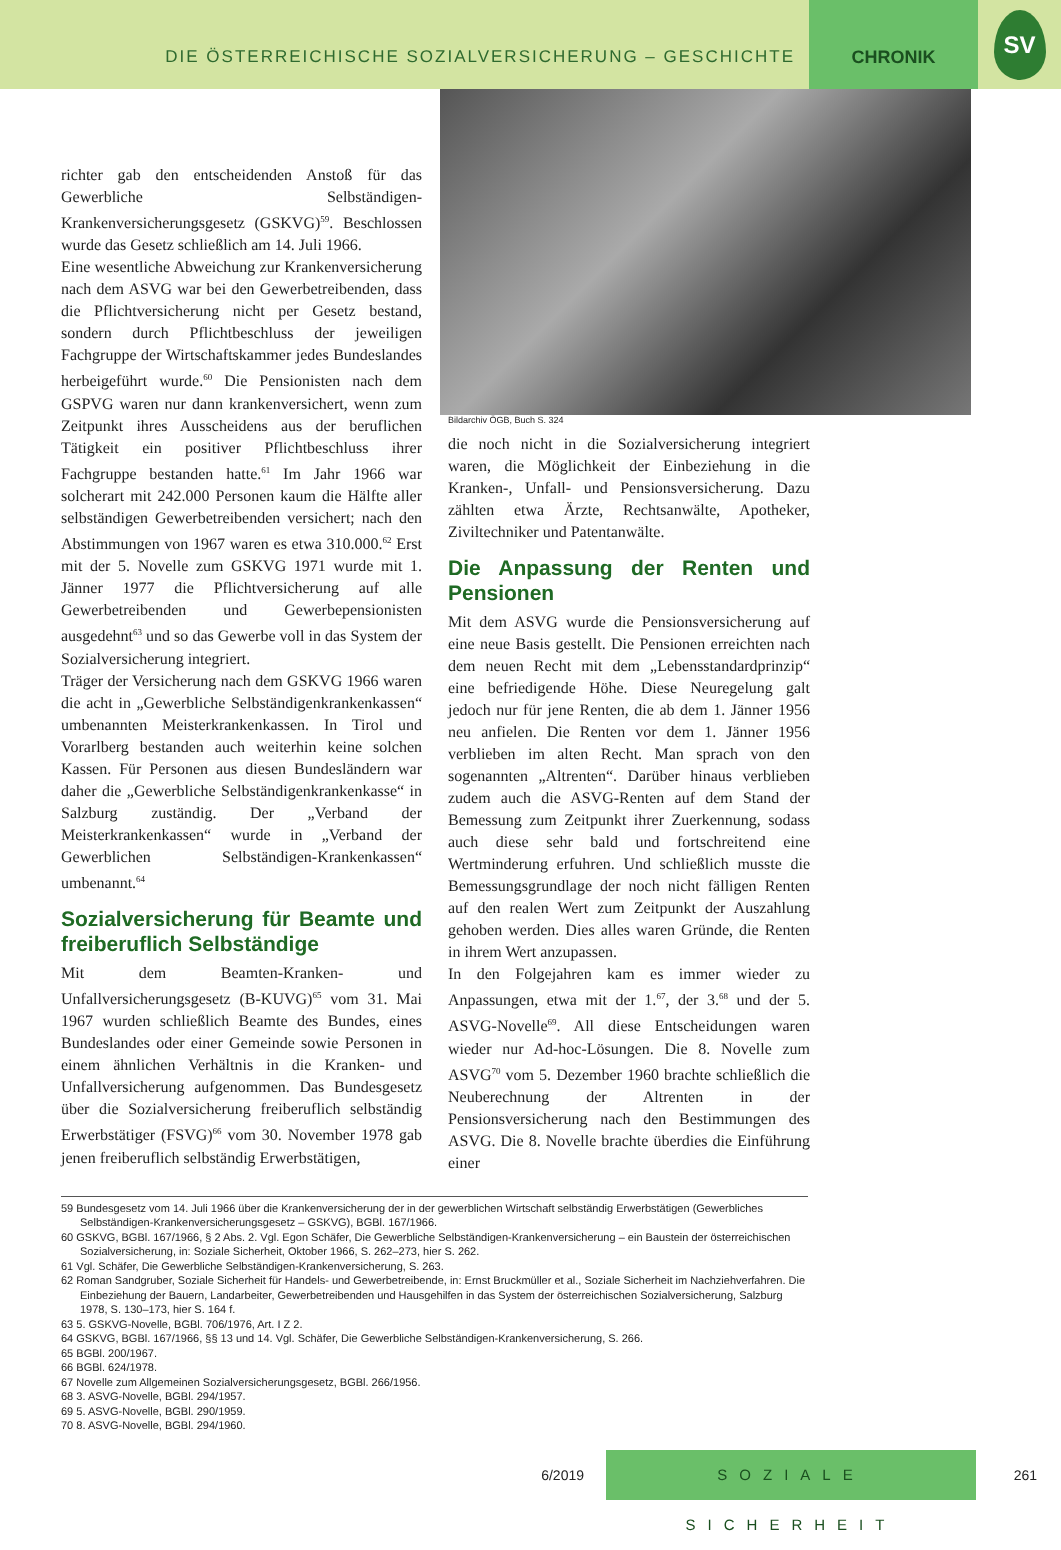DIE ÖSTERREICHISCHE SOZIALVERSICHERUNG – GESCHICHTE
CHRONIK
SV
richter gab den entscheidenden Anstoß für das Gewerbliche Selbständigen-Krankenversicherungsgesetz (GSKVG)<sup>59</sup>. Beschlossen wurde das Gesetz schließlich am 14. Juli 1966.
Eine wesentliche Abweichung zur Krankenversicherung nach dem ASVG war bei den Gewerbetreibenden, dass die Pflichtversicherung nicht per Gesetz bestand, sondern durch Pflichtbeschluss der jeweiligen Fachgruppe der Wirtschaftskammer jedes Bundeslandes herbeigeführt wurde.<sup>60</sup> Die Pensionisten nach dem GSPVG waren nur dann krankenversichert, wenn zum Zeitpunkt ihres Ausscheidens aus der beruflichen Tätigkeit ein positiver Pflichtbeschluss ihrer Fachgruppe bestanden hatte.<sup>61</sup> Im Jahr 1966 war solcherart mit 242.000 Personen kaum die Hälfte aller selbständigen Gewerbetreibenden versichert; nach den Abstimmungen von 1967 waren es etwa 310.000.<sup>62</sup> Erst mit der 5. Novelle zum GSKVG 1971 wurde mit 1. Jänner 1977 die Pflichtversicherung auf alle Gewerbetreibenden und Gewerbepensionisten ausgedehnt<sup>63</sup> und so das Gewerbe voll in das System der Sozialversicherung integriert.
Träger der Versicherung nach dem GSKVG 1966 waren die acht in „Gewerbliche Selbständigenkrankenkassen“ umbenannten Meisterkrankenkassen. In Tirol und Vorarlberg bestanden auch weiterhin keine solchen Kassen. Für Personen aus diesen Bundesländern war daher die „Gewerbliche Selbständigenkrankenkasse“ in Salzburg zuständig. Der „Verband der Meisterkrankenkassen“ wurde in „Verband der Gewerblichen Selbständigen-Krankenkassen“ umbenannt.<sup>64</sup>
Sozialversicherung für Beamte und freiberuflich Selbständige
Mit dem Beamten-Kranken- und Unfallversicherungsgesetz (B-KUVG)<sup>65</sup> vom 31. Mai 1967 wurden schließlich Beamte des Bundes, eines Bundeslandes oder einer Gemeinde sowie Personen in einem ähnlichen Verhältnis in die Kranken- und Unfallversicherung aufgenommen. Das Bundesgesetz über die Sozialversicherung freiberuflich selbständig Erwerbstätiger (FSVG)<sup>66</sup> vom 30. November 1978 gab jenen freiberuflich selbständig Erwerbstätigen,
Bildarchiv ÖGB, Buch S. 324
die noch nicht in die Sozialversicherung integriert waren, die Möglichkeit der Einbeziehung in die Kranken-, Unfall- und Pensionsversicherung. Dazu zählten etwa Ärzte, Rechtsanwälte, Apotheker, Ziviltechniker und Patentanwälte.
Die Anpassung der Renten und Pensionen
Mit dem ASVG wurde die Pensionsversicherung auf eine neue Basis gestellt. Die Pensionen erreichten nach dem neuen Recht mit dem „Lebensstandardprinzip“ eine befriedigende Höhe. Diese Neuregelung galt jedoch nur für jene Renten, die ab dem 1. Jänner 1956 neu anfielen. Die Renten vor dem 1. Jänner 1956 verblieben im alten Recht. Man sprach von den sogenannten „Altrenten“. Darüber hinaus verblieben zudem auch die ASVG-Renten auf dem Stand der Bemessung zum Zeitpunkt ihrer Zuerkennung, sodass auch diese sehr bald und fortschreitend eine Wertminderung erfuhren. Und schließlich musste die Bemessungsgrundlage der noch nicht fälligen Renten auf den realen Wert zum Zeitpunkt der Auszahlung gehoben werden. Dies alles waren Gründe, die Renten in ihrem Wert anzupassen.
In den Folgejahren kam es immer wieder zu Anpassungen, etwa mit der 1.<sup>67</sup>, der 3.<sup>68</sup> und der 5. ASVG-Novelle<sup>69</sup>. All diese Entscheidungen waren wieder nur Ad-hoc-Lösungen. Die 8. Novelle zum ASVG<sup>70</sup> vom 5. Dezember 1960 brachte schließlich die Neuberechnung der Altrenten in der Pensionsversicherung nach den Bestimmungen des ASVG. Die 8. Novelle brachte überdies die Einführung einer
59 Bundesgesetz vom 14. Juli 1966 über die Krankenversicherung der in der gewerblichen Wirtschaft selbständig Erwerbstätigen (Gewerbliches Selbständigen-Krankenversicherungsgesetz – GSKVG), BGBl. 167/1966.
60 GSKVG, BGBl. 167/1966, § 2 Abs. 2. Vgl. Egon Schäfer, Die Gewerbliche Selbständigen-Krankenversicherung – ein Baustein der österreichischen Sozialversicherung, in: Soziale Sicherheit, Oktober 1966, S. 262–273, hier S. 262.
61 Vgl. Schäfer, Die Gewerbliche Selbständigen-Krankenversicherung, S. 263.
62 Roman Sandgruber, Soziale Sicherheit für Handels- und Gewerbetreibende, in: Ernst Bruckmüller et al., Soziale Sicherheit im Nachziehverfahren. Die Einbeziehung der Bauern, Landarbeiter, Gewerbetreibenden und Hausgehilfen in das System der österreichischen Sozialversicherung, Salzburg 1978, S. 130–173, hier S. 164 f.
63 5. GSKVG-Novelle, BGBl. 706/1976, Art. I Z 2.
64 GSKVG, BGBl. 167/1966, §§ 13 und 14. Vgl. Schäfer, Die Gewerbliche Selbständigen-Krankenversicherung, S. 266.
65 BGBl. 200/1967.
66 BGBl. 624/1978.
67 Novelle zum Allgemeinen Sozialversicherungsgesetz, BGBl. 266/1956.
68 3. ASVG-Novelle, BGBl. 294/1957.
69 5. ASVG-Novelle, BGBl. 290/1959.
70 8. ASVG-Novelle, BGBl. 294/1960.
6/2019
SOZIALE SICHERHEIT
261